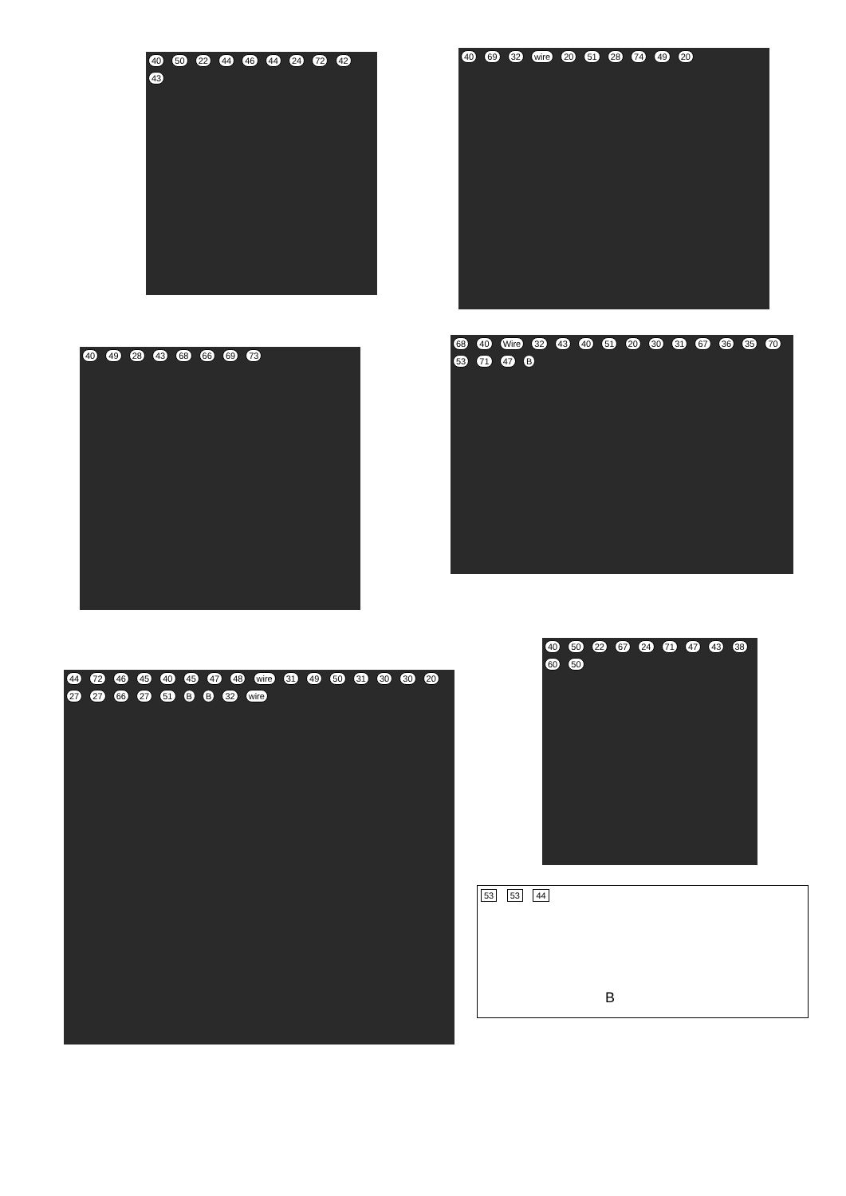40 50 22 44 46 44 24 72 42 43 40 69 32 wire 20 51 28 74 49 20
40 49 28 43 68 66 69 73
68 40 Wire 32 43 40 51 20 30 31 67 36 35 70 53 71 47 B
44 72 46 45 40 45 47 48 wire 31 49 50 31 30 30 20 27 27 66 27 51 B B 32 wire
40 50 22 67 24 71 47 43 38 60 50
53 53 44
B